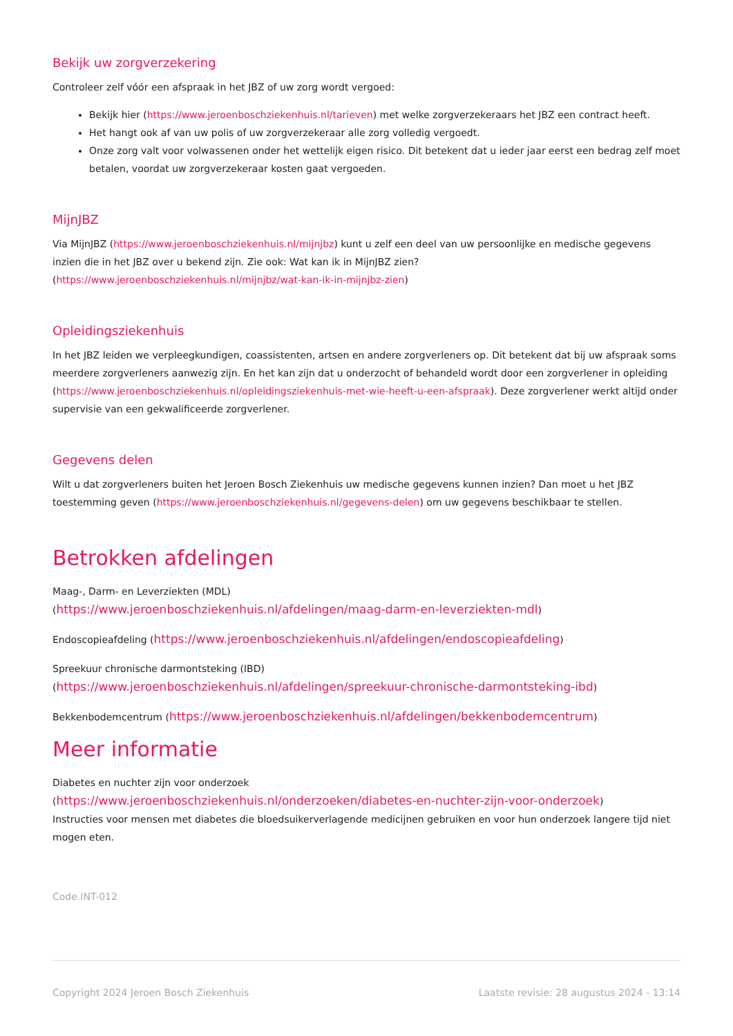Bekijk uw zorgverzekering
Controleer zelf vóór een afspraak in het JBZ of uw zorg wordt vergoed:
Bekijk hier (https://www.jeroenboschziekenhuis.nl/tarieven) met welke zorgverzekeraars het JBZ een contract heeft.
Het hangt ook af van uw polis of uw zorgverzekeraar alle zorg volledig vergoedt.
Onze zorg valt voor volwassenen onder het wettelijk eigen risico. Dit betekent dat u ieder jaar eerst een bedrag zelf moet betalen, voordat uw zorgverzekeraar kosten gaat vergoeden.
MijnJBZ
Via MijnJBZ (https://www.jeroenboschziekenhuis.nl/mijnjbz) kunt u zelf een deel van uw persoonlijke en medische gegevens inzien die in het JBZ over u bekend zijn. Zie ook: Wat kan ik in MijnJBZ zien?
(https://www.jeroenboschziekenhuis.nl/mijnjbz/wat-kan-ik-in-mijnjbz-zien)
Opleidingsziekenhuis
In het JBZ leiden we verpleegkundigen, coassistenten, artsen en andere zorgverleners op. Dit betekent dat bij uw afspraak soms meerdere zorgverleners aanwezig zijn. En het kan zijn dat u onderzocht of behandeld wordt door een zorgverlener in opleiding (https://www.jeroenboschziekenhuis.nl/opleidingsziekenhuis-met-wie-heeft-u-een-afspraak). Deze zorgverlener werkt altijd onder supervisie van een gekwalificeerde zorgverlener.
Gegevens delen
Wilt u dat zorgverleners buiten het Jeroen Bosch Ziekenhuis uw medische gegevens kunnen inzien? Dan moet u het JBZ toestemming geven (https://www.jeroenboschziekenhuis.nl/gegevens-delen) om uw gegevens beschikbaar te stellen.
Betrokken afdelingen
Maag-, Darm- en Leverziekten (MDL)
(https://www.jeroenboschziekenhuis.nl/afdelingen/maag-darm-en-leverziekten-mdl)
Endoscopieafdeling (https://www.jeroenboschziekenhuis.nl/afdelingen/endoscopieafdeling)
Spreekuur chronische darmontsteking (IBD)
(https://www.jeroenboschziekenhuis.nl/afdelingen/spreekuur-chronische-darmontsteking-ibd)
Bekkenbodemcentrum (https://www.jeroenboschziekenhuis.nl/afdelingen/bekkenbodemcentrum)
Meer informatie
Diabetes en nuchter zijn voor onderzoek
(https://www.jeroenboschziekenhuis.nl/onderzoeken/diabetes-en-nuchter-zijn-voor-onderzoek)
Instructies voor mensen met diabetes die bloedsuikerverlagende medicijnen gebruiken en voor hun onderzoek langere tijd niet mogen eten.
Code INT-012
Copyright 2024 Jeroen Bosch Ziekenhuis Laatste revisie: 28 augustus 2024 - 13:14